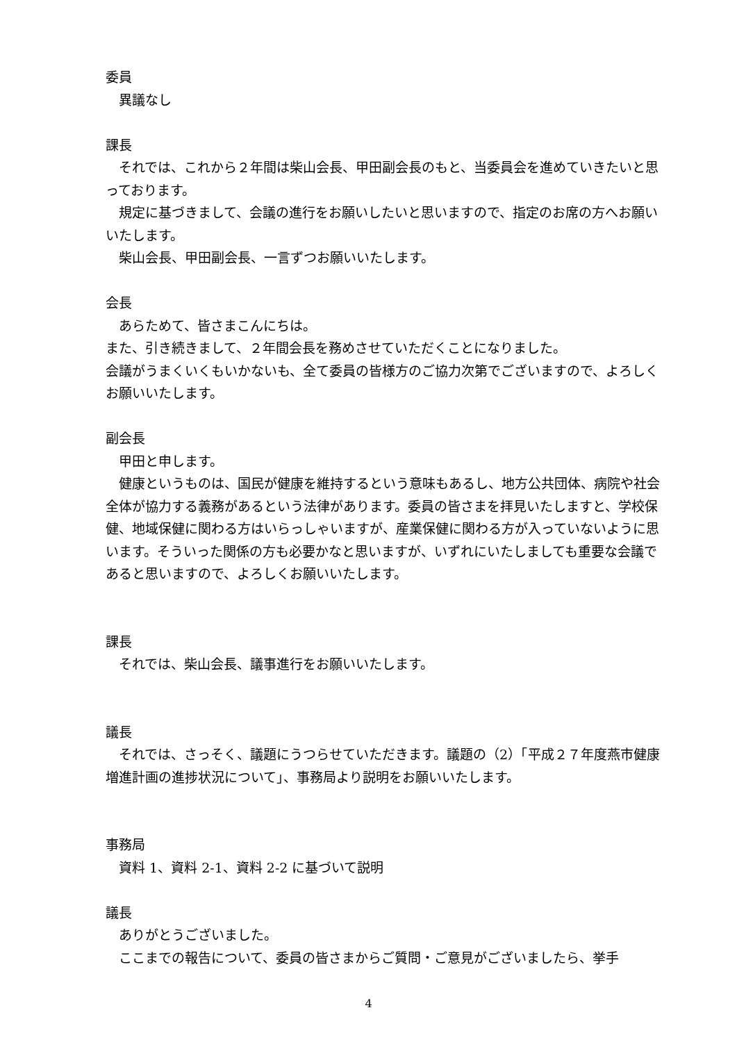委員
　異議なし
課長
　それでは、これから２年間は柴山会長、甲田副会長のもと、当委員会を進めていきたいと思っております。
　規定に基づきまして、会議の進行をお願いしたいと思いますので、指定のお席の方へお願いいたします。
　柴山会長、甲田副会長、一言ずつお願いいたします。
会長
　あらためて、皆さまこんにちは。
また、引き続きまして、２年間会長を務めさせていただくことになりました。
会議がうまくいくもいかないも、全て委員の皆様方のご協力次第でございますので、よろしくお願いいたします。
副会長
　甲田と申します。
　健康というものは、国民が健康を維持するという意味もあるし、地方公共団体、病院や社会全体が協力する義務があるという法律があります。委員の皆さまを拝見いたしますと、学校保健、地域保健に関わる方はいらっしゃいますが、産業保健に関わる方が入っていないように思います。そういった関係の方も必要かなと思いますが、いずれにいたしましても重要な会議であると思いますので、よろしくお願いいたします。
課長
　それでは、柴山会長、議事進行をお願いいたします。
議長
　それでは、さっそく、議題にうつらせていただきます。議題の（2）「平成２７年度燕市健康増進計画の進捗状況について」、事務局より説明をお願いいたします。
事務局
　資料 1、資料 2-1、資料 2-2 に基づいて説明
議長
　ありがとうございました。
　ここまでの報告について、委員の皆さまからご質問・ご意見がございましたら、挙手
4